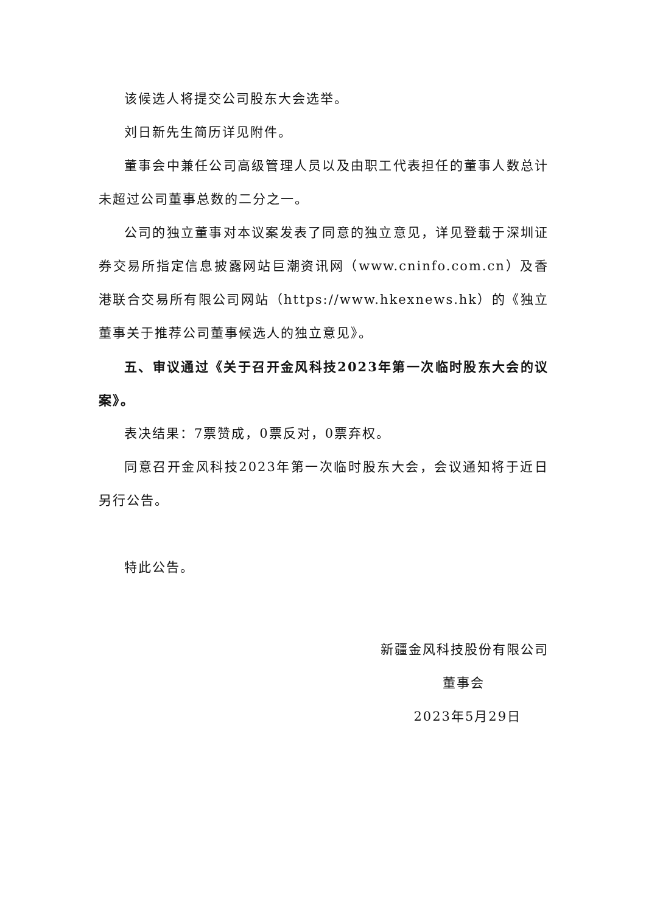该候选人将提交公司股东大会选举。
刘日新先生简历详见附件。
董事会中兼任公司高级管理人员以及由职工代表担任的董事人数总计未超过公司董事总数的二分之一。
公司的独立董事对本议案发表了同意的独立意见，详见登载于深圳证券交易所指定信息披露网站巨潮资讯网（www.cninfo.com.cn）及香港联合交易所有限公司网站（https://www.hkexnews.hk）的《独立董事关于推荐公司董事候选人的独立意见》。
五、审议通过《关于召开金风科技2023年第一次临时股东大会的议案》。
表决结果：7票赞成，0票反对，0票弃权。
同意召开金风科技2023年第一次临时股东大会，会议通知将于近日另行公告。
特此公告。
新疆金风科技股份有限公司
董事会
2023年5月29日